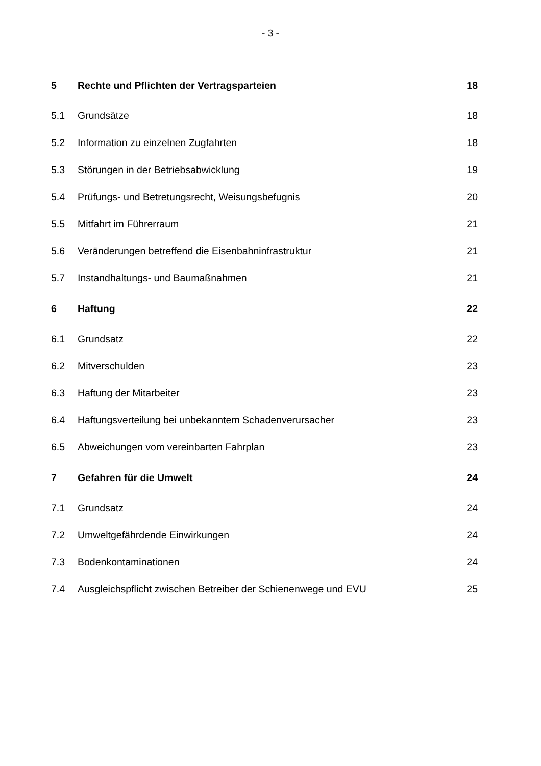- 3 -
| 5 | Rechte und Pflichten der Vertragsparteien | 18 |
| 5.1 | Grundsätze | 18 |
| 5.2 | Information zu einzelnen Zugfahrten | 18 |
| 5.3 | Störungen in der Betriebsabwicklung | 19 |
| 5.4 | Prüfungs- und Betretungsrecht, Weisungsbefugnis | 20 |
| 5.5 | Mitfahrt im Führerraum | 21 |
| 5.6 | Veränderungen betreffend die Eisenbahninfrastruktur | 21 |
| 5.7 | Instandhaltungs- und Baumaßnahmen | 21 |
| 6 | Haftung | 22 |
| 6.1 | Grundsatz | 22 |
| 6.2 | Mitverschulden | 23 |
| 6.3 | Haftung der Mitarbeiter | 23 |
| 6.4 | Haftungsverteilung bei unbekanntem Schadenverursacher | 23 |
| 6.5 | Abweichungen vom vereinbarten Fahrplan | 23 |
| 7 | Gefahren für die Umwelt | 24 |
| 7.1 | Grundsatz | 24 |
| 7.2 | Umweltgefährdende Einwirkungen | 24 |
| 7.3 | Bodenkontaminationen | 24 |
| 7.4 | Ausgleichspflicht zwischen Betreiber der Schienenwege und EVU | 25 |